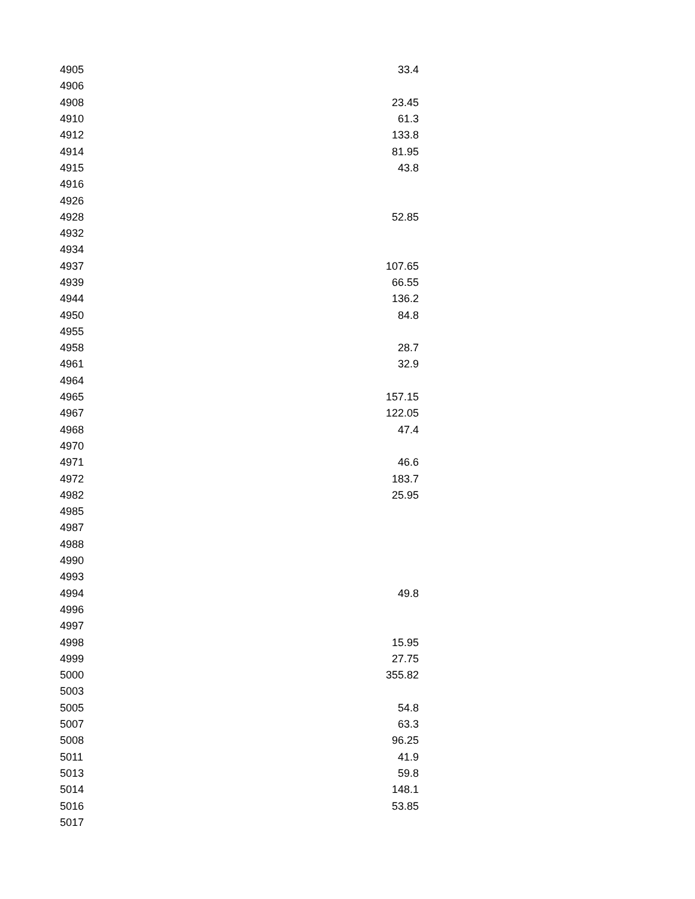| 4905 | 33.4 |
| 4906 | |
| 4908 | 23.45 |
| 4910 | 61.3 |
| 4912 | 133.8 |
| 4914 | 81.95 |
| 4915 | 43.8 |
| 4916 | |
| 4926 | |
| 4928 | 52.85 |
| 4932 | |
| 4934 | |
| 4937 | 107.65 |
| 4939 | 66.55 |
| 4944 | 136.2 |
| 4950 | 84.8 |
| 4955 | |
| 4958 | 28.7 |
| 4961 | 32.9 |
| 4964 | |
| 4965 | 157.15 |
| 4967 | 122.05 |
| 4968 | 47.4 |
| 4970 | |
| 4971 | 46.6 |
| 4972 | 183.7 |
| 4982 | 25.95 |
| 4985 | |
| 4987 | |
| 4988 | |
| 4990 | |
| 4993 | |
| 4994 | 49.8 |
| 4996 | |
| 4997 | |
| 4998 | 15.95 |
| 4999 | 27.75 |
| 5000 | 355.82 |
| 5003 | |
| 5005 | 54.8 |
| 5007 | 63.3 |
| 5008 | 96.25 |
| 5011 | 41.9 |
| 5013 | 59.8 |
| 5014 | 148.1 |
| 5016 | 53.85 |
| 5017 | |